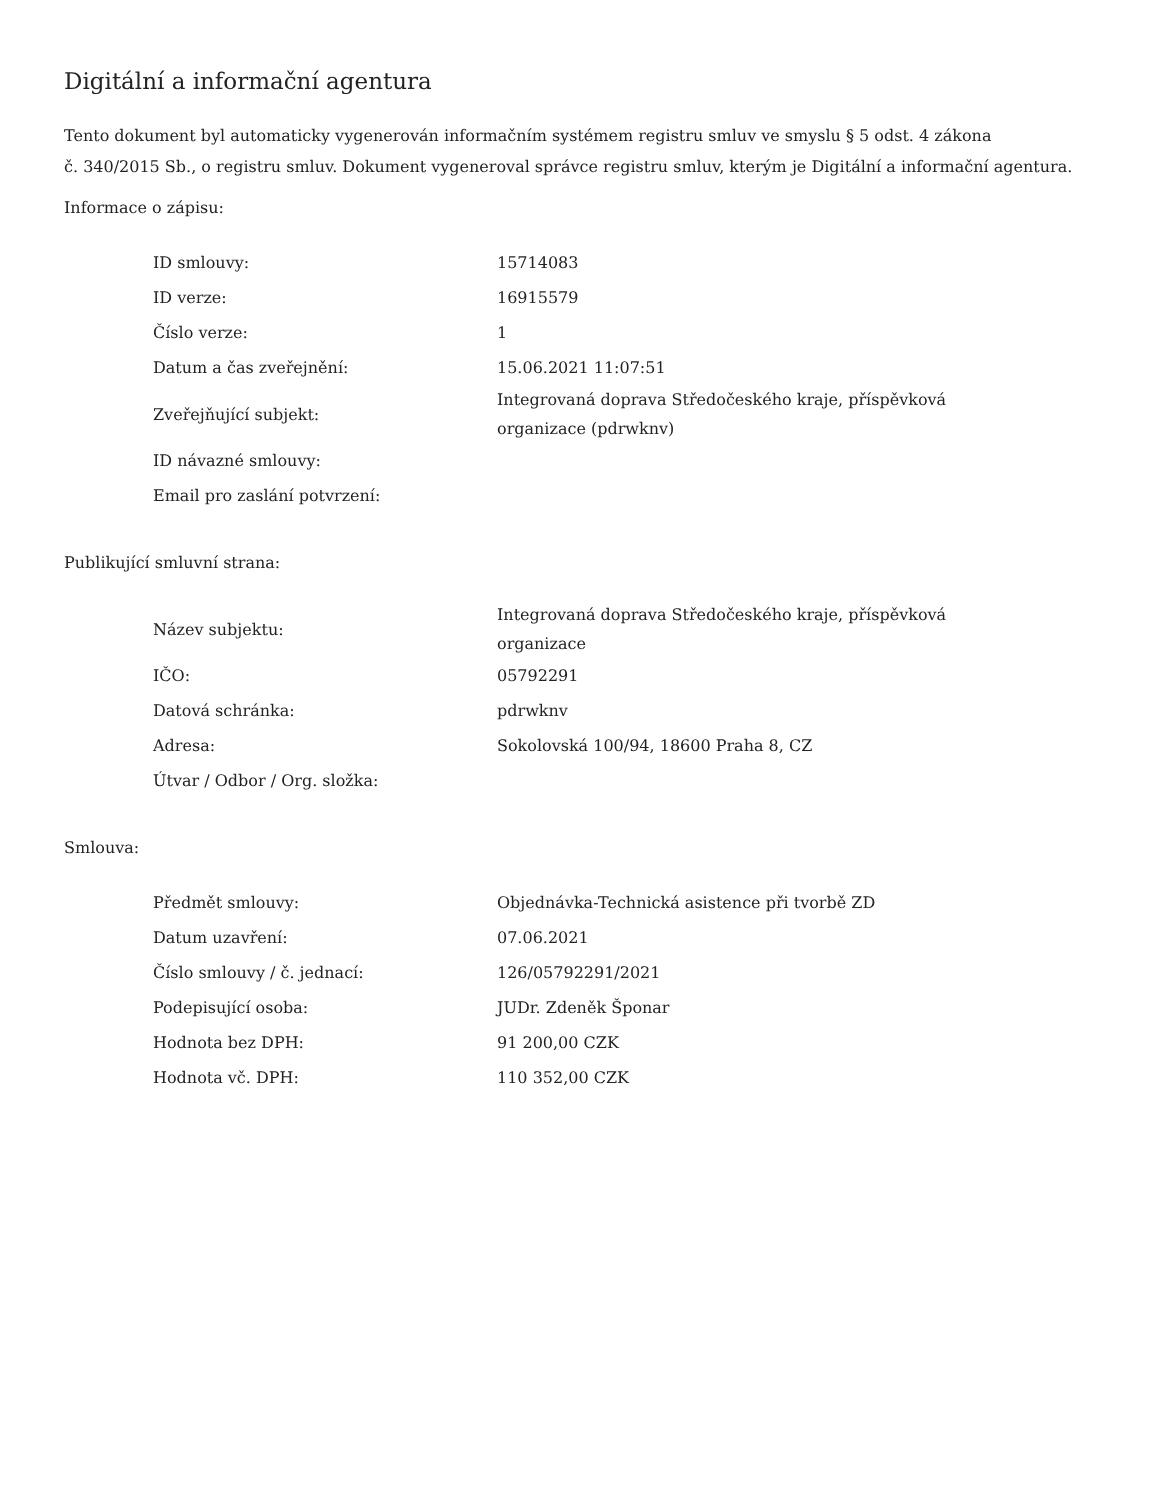Digitální a informační agentura
Tento dokument byl automaticky vygenerován informačním systémem registru smluv ve smyslu § 5 odst. 4 zákona
č. 340/2015 Sb., o registru smluv. Dokument vygeneroval správce registru smluv, kterým je Digitální a informační agentura.
Informace o zápisu:
| ID smlouvy: | 15714083 |
| ID verze: | 16915579 |
| Číslo verze: | 1 |
| Datum a čas zveřejnění: | 15.06.2021 11:07:51 |
| Zveřejňující subjekt: | Integrovaná doprava Středočeského kraje, příspěvková organizace (pdrwknv) |
| ID návazné smlouvy: | |
| Email pro zaslání potvrzení: | |
Publikující smluvní strana:
| Název subjektu: | Integrovaná doprava Středočeského kraje, příspěvková organizace |
| IČO: | 05792291 |
| Datová schránka: | pdrwknv |
| Adresa: | Sokolovská 100/94, 18600 Praha 8, CZ |
| Útvar / Odbor / Org. složka: | |
Smlouva:
| Předmět smlouvy: | Objednávka-Technická asistence při tvorbě ZD |
| Datum uzavření: | 07.06.2021 |
| Číslo smlouvy / č. jednací: | 126/05792291/2021 |
| Podepisující osoba: | JUDr. Zdeněk Šponar |
| Hodnota bez DPH: | 91 200,00 CZK |
| Hodnota vč. DPH: | 110 352,00 CZK |